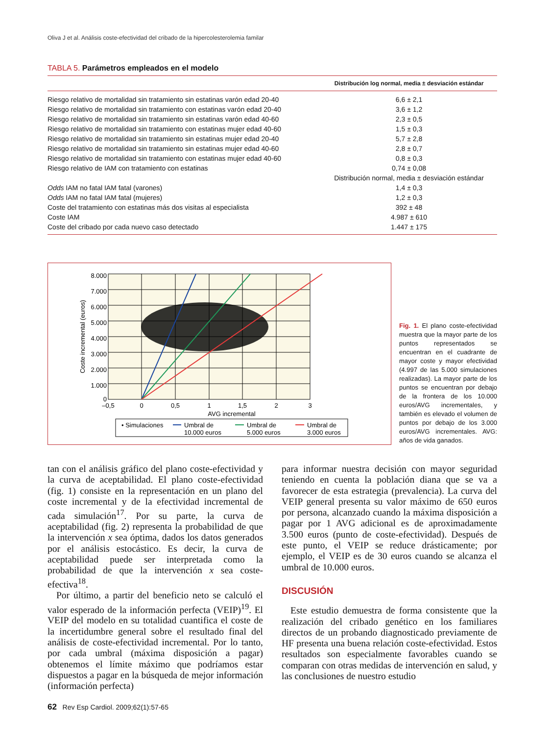Oliva J et al. Análisis coste-efectividad del cribado de la hipercolesterolemia familar
TABLA 5. Parámetros empleados en el modelo
| | Distribución log normal, media ± desviación estándar |
| --- | --- |
| Riesgo relativo de mortalidad sin tratamiento sin estatinas varón edad 20-40 | 6,6 ± 2,1 |
| Riesgo relativo de mortalidad sin tratamiento con estatinas varón edad 20-40 | 3,6 ± 1,2 |
| Riesgo relativo de mortalidad sin tratamiento sin estatinas varón edad 40-60 | 2,3 ± 0,5 |
| Riesgo relativo de mortalidad sin tratamiento con estatinas mujer edad 40-60 | 1,5 ± 0,3 |
| Riesgo relativo de mortalidad sin tratamiento sin estatinas mujer edad 20-40 | 5,7 ± 2,8 |
| Riesgo relativo de mortalidad sin tratamiento sin estatinas mujer edad 40-60 | 2,8 ± 0,7 |
| Riesgo relativo de mortalidad sin tratamiento con estatinas mujer edad 40-60 | 0,8 ± 0,3 |
| Riesgo relativo de IAM con tratamiento con estatinas | 0,74 ± 0,08 |
| | Distribución normal, media ± desviación estándar |
| Odds IAM no fatal IAM fatal (varones) | 1,4 ± 0,3 |
| Odds IAM no fatal IAM fatal (mujeres) | 1,2 ± 0,3 |
| Coste del tratamiento con estatinas más dos visitas al especialista | 392 ± 48 |
| Coste IAM | 4.987 ± 610 |
| Coste del cribado por cada nuevo caso detectado | 1.447 ± 175 |
8.000
7.000
6.000
5.000
4.000
3.000
2.000
1.000
0
–0,5
0
0,5
1
1,5
2
3
AVG incremental
Coste incremental (euros)
• Simulaciones
Umbral de
10.000 euros
Umbral de
5.000 euros
Umbral de
3.000 euros
Fig. 1. El plano coste-efectividad muestra que la mayor parte de los puntos representados se encuentran en el cuadrante de mayor coste y mayor efectividad (4.997 de las 5.000 simulaciones realizadas). La mayor parte de los puntos se encuentran por debajo de la frontera de los 10.000 euros/AVG incrementales, y también es elevado el volumen de puntos por debajo de los 3.000 euros/AVG incrementales. AVG: años de vida ganados.
tan con el análisis gráfico del plano coste-efectividad y la curva de aceptabilidad. El plano coste-efectividad (fig. 1) consiste en la representación en un plano del coste incremental y de la efectividad incremental de cada simulación<sup>17</sup>. Por su parte, la curva de aceptabilidad (fig. 2) representa la probabilidad de que la intervención x sea óptima, dados los datos generados por el análisis estocástico. Es decir, la curva de aceptabilidad puede ser interpretada como la probabilidad de que la intervención x sea coste-efectiva<sup>18</sup>.
Por último, a partir del beneficio neto se calculó el valor esperado de la información perfecta (VEIP)<sup>19</sup>. El VEIP del modelo en su totalidad cuantifica el coste de la incertidumbre general sobre el resultado final del análisis de coste-efectividad incremental. Por lo tanto, por cada umbral (máxima disposición a pagar) obtenemos el límite máximo que podríamos estar dispuestos a pagar en la búsqueda de mejor información (información perfecta)
para informar nuestra decisión con mayor seguridad teniendo en cuenta la población diana que se va a favorecer de esta estrategia (prevalencia). La curva del VEIP general presenta su valor máximo de 650 euros por persona, alcanzado cuando la máxima disposición a pagar por 1 AVG adicional es de aproximadamente 3.500 euros (punto de coste-efectividad). Después de este punto, el VEIP se reduce drásticamente; por ejemplo, el VEIP es de 30 euros cuando se alcanza el umbral de 10.000 euros.
DISCUSIÓN
Este estudio demuestra de forma consistente que la realización del cribado genético en los familiares directos de un probando diagnosticado previamente de HF presenta una buena relación coste-efectividad. Estos resultados son especialmente favorables cuando se comparan con otras medidas de intervención en salud, y las conclusiones de nuestro estudio
62 Rev Esp Cardiol. 2009;62(1):57-65